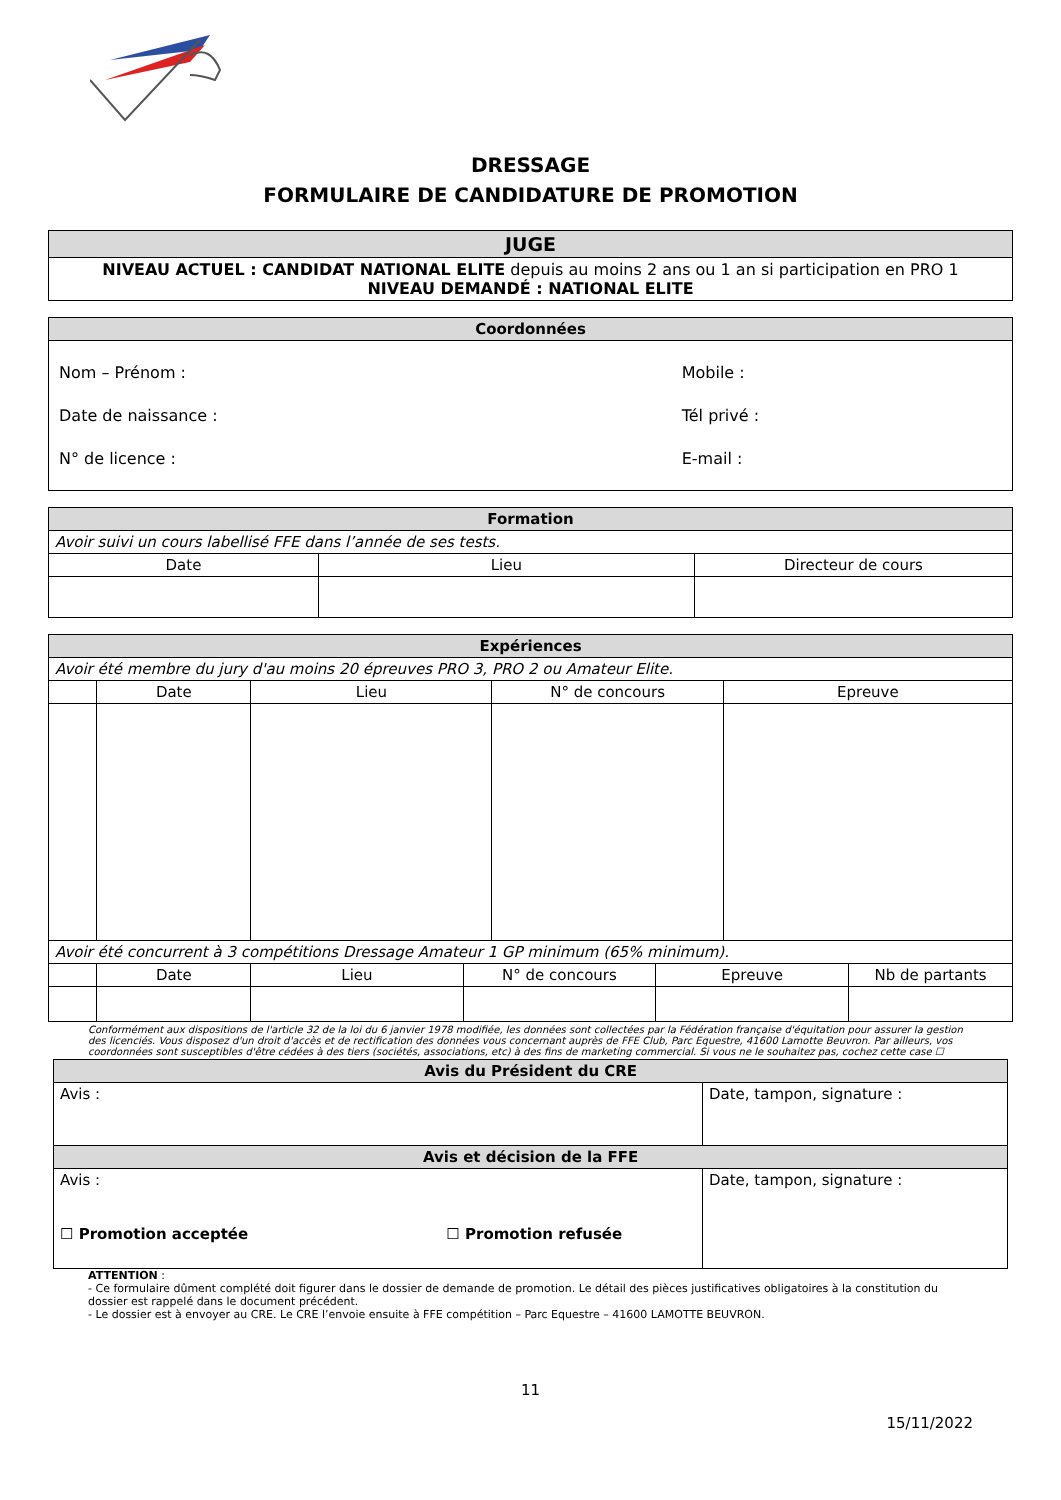DRESSAGE
FORMULAIRE DE CANDIDATURE DE PROMOTION
| JUGE |
| NIVEAU ACTUEL : CANDIDAT NATIONAL ELITE depuis au moins 2 ans ou 1 an si participation en PRO 1 NIVEAU DEMANDÉ : NATIONAL ELITE |
| Coordonnées | |
| Nom – Prénom : Date de naissance : N° de licence : | Mobile : Tél privé : E-mail : |
| Formation | | |
| Avoir suivi un cours labellisé FFE dans l’année de ses tests. | | |
| Date | Lieu | Directeur de cours |
| Expériences | | | | |
| Avoir été membre du jury d'au moins 20 épreuves PRO 3, PRO 2 ou Amateur Elite. | | | | |
| | Date | Lieu | N° de concours | Epreuve |
| Avoir été concurrent à 3 compétitions Dressage Amateur 1 GP minimum (65% minimum). | | | | | |
| | Date | Lieu | N° de concours | Epreuve | Nb de partants |
Conformément aux dispositions de l'article 32 de la loi du 6 janvier 1978 modifiée, les données sont collectées par la Fédération française d'équitation pour assurer la gestion des licenciés. Vous disposez d'un droit d'accès et de rectification des données vous concernant auprès de FFE Club, Parc Equestre, 41600 Lamotte Beuvron. Par ailleurs, vos coordonnées sont susceptibles d'être cédées à des tiers (sociétés, associations, etc) à des fins de marketing commercial. Si vous ne le souhaitez pas, cochez cette case ☐
| Avis du Président du CRE | |
| Avis : | Date, tampon, signature : |
| Avis et décision de la FFE | |
| Avis : ☐ Promotion acceptée ☐ Promotion refusée | Date, tampon, signature : |
ATTENTION :
- Ce formulaire dûment complété doit figurer dans le dossier de demande de promotion. Le détail des pièces justificatives obligatoires à la constitution du dossier est rappelé dans le document précédent.
- Le dossier est à envoyer au CRE. Le CRE l’envoie ensuite à FFE compétition – Parc Equestre – 41600 LAMOTTE BEUVRON.
11
15/11/2022